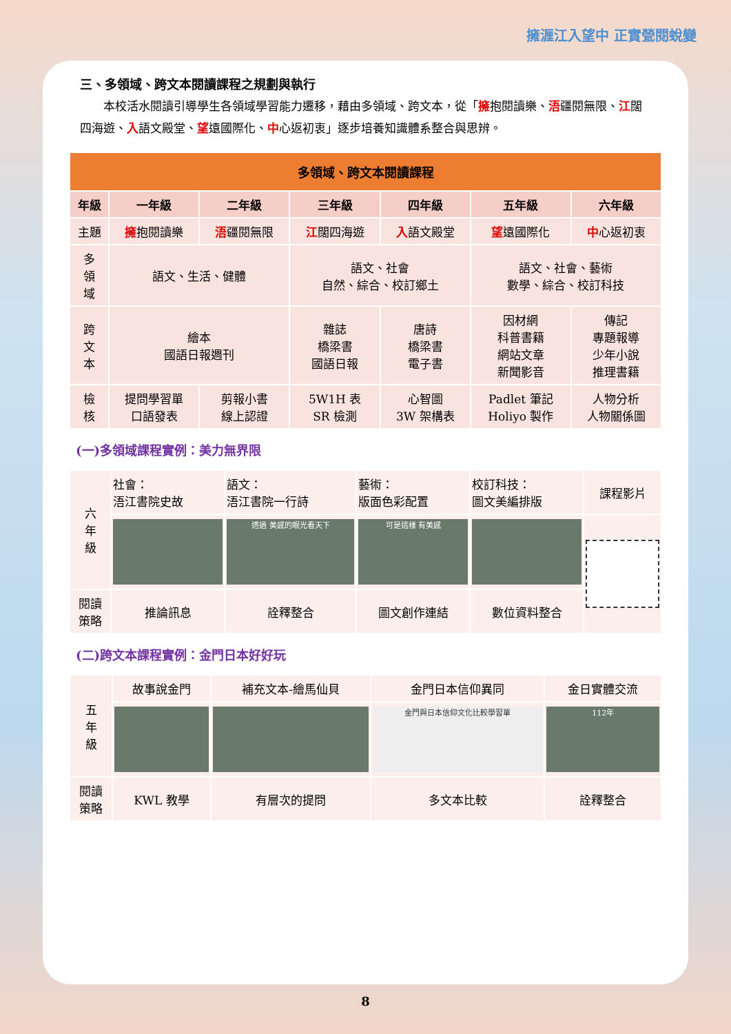擁湹江入望中 正實甇閱蛻變
三、多領域、跨文本閱讀課程之規劃與執行
本校活水閱讀引導學生各領域學習能力遷移，藉由多領域、跨文本，從「擁抱閱讀樂、浯疆閱無限、江闊四海遊、入語文殿堂、望遠國際化、中心返初衷」逐步培養知識體系整合與思辨。
| 多領域、跨文本閱讀課程 | | | | | | |
| --- | --- | --- | --- | --- | --- | --- |
| 年級 | 一年級 | 二年級 | 三年級 | 四年級 | 五年級 | 六年級 |
| 主題 | 擁 抱閱讀樂 | 浯 疆閱無限 | 江 闊四海遊 | 入 語文殿堂 | 望 遠國際化 | 中 心返初衷 |
| 多 領 域 | 語文、生活、健體 | | 語文、社會 自然、綜合、校訂鄉土 | | 語文、社會、藝術 數學、綜合、校訂科技 | |
| 跨 文 本 | 繪本 國語日報週刊 | | 雜誌 橋梁書 國語日報 | 唐詩 橋梁書 電子書 | 因材網 科普書籍 網站文章 新聞影音 | 傳記 專題報導 少年小說 推理書籍 |
| 檢 核 | 提問學習單 口語發表 | 剪報小書 線上認證 | 5W1H 表 SR 檢測 | 心智圖 3W 架構表 | Padlet 筆記 Holiyo 製作 | 人物分析 人物關係圖 |
(一)多領域課程實例：美力無界限
| 六 年 級 | 社會： 浯江書院史故 | 語文： 浯江書院一行詩 | 藝術： 版面色彩配置 | 校訂科技： 圖文美編排版 | 課程影片 |
| | | 透過 美感的眼光看天下 | 可是這樣 有美感 | | |
| 閱讀 策略 | 推論訊息 | 詮釋整合 | 圖文創作連結 | 數位資料整合 | |
(二)跨文本課程實例：金門日本好好玩
| 五 年 級 | 故事說金門 | 補充文本-繪馬仙貝 | 金門日本信仰異同 | 金日實體交流 |
| | | | 金門與日本信仰文化比較學習單 | 112年 |
| 閱讀 策略 | KWL 教學 | 有層次的提問 | 多文本比較 | 詮釋整合 |
8